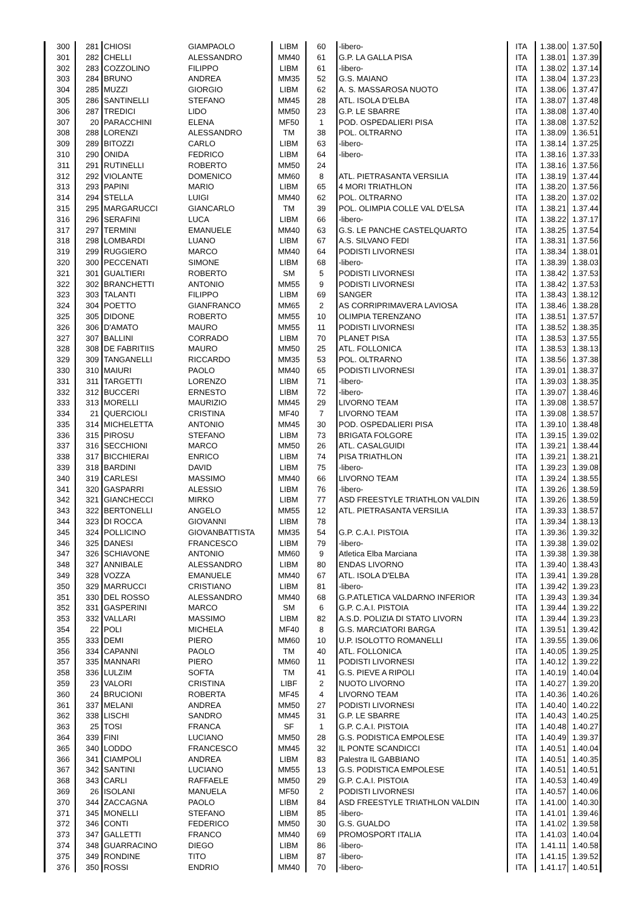| 300 | 281 | CHIOSI | GIAMPAOLO | LIBM | 60 | -libero- | ITA | 1.38.00 | 1.37.50 |
| 301 | 282 | CHELLI | ALESSANDRO | MM40 | 61 | G.P. LA GALLA PISA | ITA | 1.38.01 | 1.37.39 |
| 302 | 283 | COZZOLINO | FILIPPO | LIBM | 61 | -libero- | ITA | 1.38.02 | 1.37.14 |
| 303 | 284 | BRUNO | ANDREA | MM35 | 52 | G.S. MAIANO | ITA | 1.38.04 | 1.37.23 |
| 304 | 285 | MUZZI | GIORGIO | LIBM | 62 | A. S. MASSAROSA NUOTO | ITA | 1.38.06 | 1.37.47 |
| 305 | 286 | SANTINELLI | STEFANO | MM45 | 28 | ATL. ISOLA D'ELBA | ITA | 1.38.07 | 1.37.48 |
| 306 | 287 | TREDICI | LIDO | MM50 | 23 | G.P. LE SBARRE | ITA | 1.38.08 | 1.37.40 |
| 307 | 20 | PARACCHINI | ELENA | MF50 | 1 | POD. OSPEDALIERI PISA | ITA | 1.38.08 | 1.37.52 |
| 308 | 288 | LORENZI | ALESSANDRO | TM | 38 | POL. OLTRARNO | ITA | 1.38.09 | 1.36.51 |
| 309 | 289 | BITOZZI | CARLO | LIBM | 63 | -libero- | ITA | 1.38.14 | 1.37.25 |
| 310 | 290 | ONIDA | FEDRICO | LIBM | 64 | -libero- | ITA | 1.38.16 | 1.37.33 |
| 311 | 291 | RUTINELLI | ROBERTO | MM50 | 24 | | ITA | 1.38.16 | 1.37.56 |
| 312 | 292 | VIOLANTE | DOMENICO | MM60 | 8 | ATL. PIETRASANTA VERSILIA | ITA | 1.38.19 | 1.37.44 |
| 313 | 293 | PAPINI | MARIO | LIBM | 65 | 4 MORI TRIATHLON | ITA | 1.38.20 | 1.37.56 |
| 314 | 294 | STELLA | LUIGI | MM40 | 62 | POL. OLTRARNO | ITA | 1.38.20 | 1.37.02 |
| 315 | 295 | MARGARUCCI | GIANCARLO | TM | 39 | POL. OLIMPIA COLLE VAL D'ELSA | ITA | 1.38.21 | 1.37.44 |
| 316 | 296 | SERAFINI | LUCA | LIBM | 66 | -libero- | ITA | 1.38.22 | 1.37.17 |
| 317 | 297 | TERMINI | EMANUELE | MM40 | 63 | G.S. LE PANCHE CASTELQUARTO | ITA | 1.38.25 | 1.37.54 |
| 318 | 298 | LOMBARDI | LUANO | LIBM | 67 | A.S. SILVANO FEDI | ITA | 1.38.31 | 1.37.56 |
| 319 | 299 | RUGGIERO | MARCO | MM40 | 64 | PODISTI LIVORNESI | ITA | 1.38.34 | 1.38.01 |
| 320 | 300 | PECCENATI | SIMONE | LIBM | 68 | -libero- | ITA | 1.38.39 | 1.38.03 |
| 321 | 301 | GUALTIERI | ROBERTO | SM | 5 | PODISTI LIVORNESI | ITA | 1.38.42 | 1.37.53 |
| 322 | 302 | BRANCHETTI | ANTONIO | MM55 | 9 | PODISTI LIVORNESI | ITA | 1.38.42 | 1.37.53 |
| 323 | 303 | TALANTI | FILIPPO | LIBM | 69 | SANGER | ITA | 1.38.43 | 1.38.12 |
| 324 | 304 | POETTO | GIANFRANCO | MM65 | 2 | AS CORRIPRIMAVERA LAVIOSA | ITA | 1.38.46 | 1.38.28 |
| 325 | 305 | DIDONE | ROBERTO | MM55 | 10 | OLIMPIA TERENZANO | ITA | 1.38.51 | 1.37.57 |
| 326 | 306 | D'AMATO | MAURO | MM55 | 11 | PODISTI LIVORNESI | ITA | 1.38.52 | 1.38.35 |
| 327 | 307 | BALLINI | CORRADO | LIBM | 70 | PLANET PISA | ITA | 1.38.53 | 1.37.55 |
| 328 | 308 | DE FABRITIIS | MAURO | MM50 | 25 | ATL. FOLLONICA | ITA | 1.38.53 | 1.38.13 |
| 329 | 309 | TANGANELLI | RICCARDO | MM35 | 53 | POL. OLTRARNO | ITA | 1.38.56 | 1.37.38 |
| 330 | 310 | MAIURI | PAOLO | MM40 | 65 | PODISTI LIVORNESI | ITA | 1.39.01 | 1.38.37 |
| 331 | 311 | TARGETTI | LORENZO | LIBM | 71 | -libero- | ITA | 1.39.03 | 1.38.35 |
| 332 | 312 | BUCCERI | ERNESTO | LIBM | 72 | -libero- | ITA | 1.39.07 | 1.38.46 |
| 333 | 313 | MORELLI | MAURIZIO | MM45 | 29 | LIVORNO TEAM | ITA | 1.39.08 | 1.38.57 |
| 334 | 21 | QUERCIOLI | CRISTINA | MF40 | 7 | LIVORNO TEAM | ITA | 1.39.08 | 1.38.57 |
| 335 | 314 | MICHELETTA | ANTONIO | MM45 | 30 | POD. OSPEDALIERI PISA | ITA | 1.39.10 | 1.38.48 |
| 336 | 315 | PIROSU | STEFANO | LIBM | 73 | BRIGATA FOLGORE | ITA | 1.39.15 | 1.39.02 |
| 337 | 316 | SECCHIONI | MARCO | MM50 | 26 | ATL. CASALGUIDI | ITA | 1.39.21 | 1.38.44 |
| 338 | 317 | BICCHIERAI | ENRICO | LIBM | 74 | PISA TRIATHLON | ITA | 1.39.21 | 1.38.21 |
| 339 | 318 | BARDINI | DAVID | LIBM | 75 | -libero- | ITA | 1.39.23 | 1.39.08 |
| 340 | 319 | CARLESI | MASSIMO | MM40 | 66 | LIVORNO TEAM | ITA | 1.39.24 | 1.38.55 |
| 341 | 320 | GASPARRI | ALESSIO | LIBM | 76 | -libero- | ITA | 1.39.26 | 1.38.59 |
| 342 | 321 | GIANCHECCI | MIRKO | LIBM | 77 | ASD FREESTYLE TRIATHLON VALDIN | ITA | 1.39.26 | 1.38.59 |
| 343 | 322 | BERTONELLI | ANGELO | MM55 | 12 | ATL. PIETRASANTA VERSILIA | ITA | 1.39.33 | 1.38.57 |
| 344 | 323 | DI ROCCA | GIOVANNI | LIBM | 78 | | ITA | 1.39.34 | 1.38.13 |
| 345 | 324 | POLLICINO | GIOVANBATTISTA | MM35 | 54 | G.P. C.A.I. PISTOIA | ITA | 1.39.36 | 1.39.32 |
| 346 | 325 | DANESI | FRANCESCO | LIBM | 79 | -libero- | ITA | 1.39.38 | 1.39.02 |
| 347 | 326 | SCHIAVONE | ANTONIO | MM60 | 9 | Atletica Elba Marciana | ITA | 1.39.38 | 1.39.38 |
| 348 | 327 | ANNIBALE | ALESSANDRO | LIBM | 80 | ENDAS LIVORNO | ITA | 1.39.40 | 1.38.43 |
| 349 | 328 | VOZZA | EMANUELE | MM40 | 67 | ATL. ISOLA D'ELBA | ITA | 1.39.41 | 1.39.28 |
| 350 | 329 | MARRUCCI | CRISTIANO | LIBM | 81 | -libero- | ITA | 1.39.42 | 1.39.23 |
| 351 | 330 | DEL ROSSO | ALESSANDRO | MM40 | 68 | G.P.ATLETICA VALDARNO INFERIOR | ITA | 1.39.43 | 1.39.34 |
| 352 | 331 | GASPERINI | MARCO | SM | 6 | G.P. C.A.I. PISTOIA | ITA | 1.39.44 | 1.39.22 |
| 353 | 332 | VALLARI | MASSIMO | LIBM | 82 | A.S.D. POLIZIA DI STATO LIVORN | ITA | 1.39.44 | 1.39.23 |
| 354 | 22 | POLI | MICHELA | MF40 | 8 | G.S. MARCIATORI BARGA | ITA | 1.39.51 | 1.39.42 |
| 355 | 333 | DEMI | PIERO | MM60 | 10 | U.P. ISOLOTTO ROMANELLI | ITA | 1.39.55 | 1.39.06 |
| 356 | 334 | CAPANNI | PAOLO | TM | 40 | ATL. FOLLONICA | ITA | 1.40.05 | 1.39.25 |
| 357 | 335 | MANNARI | PIERO | MM60 | 11 | PODISTI LIVORNESI | ITA | 1.40.12 | 1.39.22 |
| 358 | 336 | LULZIM | SOFTA | TM | 41 | G.S. PIEVE A RIPOLI | ITA | 1.40.19 | 1.40.04 |
| 359 | 23 | VALORI | CRISTINA | LIBF | 2 | NUOTO LIVORNO | ITA | 1.40.27 | 1.39.20 |
| 360 | 24 | BRUCIONI | ROBERTA | MF45 | 4 | LIVORNO TEAM | ITA | 1.40.36 | 1.40.26 |
| 361 | 337 | MELANI | ANDREA | MM50 | 27 | PODISTI LIVORNESI | ITA | 1.40.40 | 1.40.22 |
| 362 | 338 | LISCHI | SANDRO | MM45 | 31 | G.P. LE SBARRE | ITA | 1.40.43 | 1.40.25 |
| 363 | 25 | TOSI | FRANCA | SF | 1 | G.P. C.A.I. PISTOIA | ITA | 1.40.48 | 1.40.27 |
| 364 | 339 | FINI | LUCIANO | MM50 | 28 | G.S. PODISTICA EMPOLESE | ITA | 1.40.49 | 1.39.37 |
| 365 | 340 | LODDO | FRANCESCO | MM45 | 32 | IL PONTE SCANDICCI | ITA | 1.40.51 | 1.40.04 |
| 366 | 341 | CIAMPOLI | ANDREA | LIBM | 83 | Palestra IL GABBIANO | ITA | 1.40.51 | 1.40.35 |
| 367 | 342 | SANTINI | LUCIANO | MM55 | 13 | G.S. PODISTICA EMPOLESE | ITA | 1.40.51 | 1.40.51 |
| 368 | 343 | CARLI | RAFFAELE | MM50 | 29 | G.P. C.A.I. PISTOIA | ITA | 1.40.53 | 1.40.49 |
| 369 | 26 | ISOLANI | MANUELA | MF50 | 2 | PODISTI LIVORNESI | ITA | 1.40.57 | 1.40.06 |
| 370 | 344 | ZACCAGNA | PAOLO | LIBM | 84 | ASD FREESTYLE TRIATHLON VALDIN | ITA | 1.41.00 | 1.40.30 |
| 371 | 345 | MONELLI | STEFANO | LIBM | 85 | -libero- | ITA | 1.41.01 | 1.39.46 |
| 372 | 346 | CONTI | FEDERICO | MM50 | 30 | G.S. GUALDO | ITA | 1.41.02 | 1.39.58 |
| 373 | 347 | GALLETTI | FRANCO | MM40 | 69 | PROMOSPORT ITALIA | ITA | 1.41.03 | 1.40.04 |
| 374 | 348 | GUARRACINO | DIEGO | LIBM | 86 | -libero- | ITA | 1.41.11 | 1.40.58 |
| 375 | 349 | RONDINE | TITO | LIBM | 87 | -libero- | ITA | 1.41.15 | 1.39.52 |
| 376 | 350 | ROSSI | ENDRIO | MM40 | 70 | -libero- | ITA | 1.41.17 | 1.40.51 |